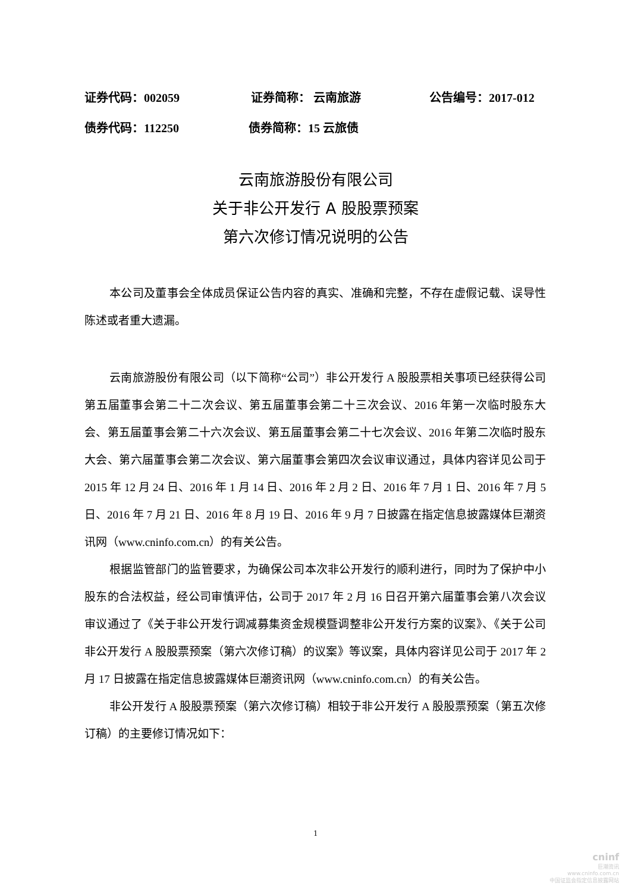证券代码：002059 证券简称： 云南旅游 公告编号：2017-012
债券代码：112250 债券简称：15 云旅债
云南旅游股份有限公司
关于非公开发行 A 股股票预案
第六次修订情况说明的公告
本公司及董事会全体成员保证公告内容的真实、准确和完整，不存在虚假记载、误导性陈述或者重大遗漏。
云南旅游股份有限公司（以下简称“公司”）非公开发行 A 股股票相关事项已经获得公司第五届董事会第二十二次会议、第五届董事会第二十三次会议、2016 年第一次临时股东大会、第五届董事会第二十六次会议、第五届董事会第二十七次会议、2016 年第二次临时股东大会、第六届董事会第二次会议、第六届董事会第四次会议审议通过，具体内容详见公司于 2015 年 12 月 24 日、2016 年 1 月 14 日、2016 年 2 月 2 日、2016 年 7 月 1 日、2016 年 7 月 5 日、2016 年 7 月 21 日、2016 年 8 月 19 日、2016 年 9 月 7 日披露在指定信息披露媒体巨潮资讯网（www.cninfo.com.cn）的有关公告。
根据监管部门的监管要求，为确保公司本次非公开发行的顺利进行，同时为了保护中小股东的合法权益，经公司审慎评估，公司于 2017 年 2 月 16 日召开第六届董事会第八次会议审议通过了《关于非公开发行调减募集资金规模暨调整非公开发行方案的议案》、《关于公司非公开发行 A 股股票预案（第六次修订稿）的议案》等议案，具体内容详见公司于 2017 年 2 月 17 日披露在指定信息披露媒体巨潮资讯网（www.cninfo.com.cn）的有关公告。
非公开发行 A 股股票预案（第六次修订稿）相较于非公开发行 A 股股票预案（第五次修订稿）的主要修订情况如下：
1
cninf
巨潮资讯
www.cninfo.com.cn
中国证监会指定信息披露网站